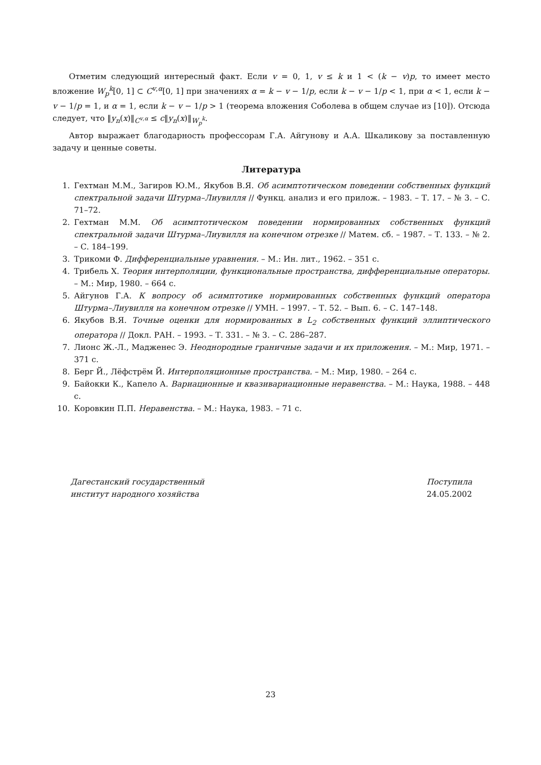Отметим следующий интересный факт. Если v = 0, 1, v ≤ k и 1 < (k − v)p, то имеет место вложение W<sub>p</sub><sup>k</sup>[0, 1] ⊂ C<sup>v,α</sup>[0, 1] при значениях α = k − v − 1/p, если k − v − 1/p < 1, при α < 1, если k − v − 1/p = 1, и α = 1, если k − v − 1/p > 1 (теорема вложения Соболева в общем случае из [10]). Отсюда следует, что ‖y<sub>n</sub>(x)‖<sub>C<sup>v,α</sup></sub> ≤ c‖y<sub>n</sub>(x)‖<sub>W<sub>p</sub><sup>k</sup></sub>.
Автор выражает благодарность профессорам Г.А. Айгунову и А.А. Шкаликову за поставленную задачу и ценные советы.
Литература
1. Гехтман М.М., Загиров Ю.М., Якубов В.Я. Об асимптотическом поведении собственных функций спектральной задачи Штурма–Лиувилля // Функц. анализ и его прилож. – 1983. – Т. 17. – № 3. – С. 71–72.
2. Гехтман М.М. Об асимптотическом поведении нормированных собственных функций спектральной задачи Штурма–Лиувилля на конечном отрезке // Матем. сб. – 1987. – Т. 133. – № 2. – С. 184–199.
3. Трикоми Ф. Дифференциальные уравнения. – М.: Ин. лит., 1962. – 351 с.
4. Трибель Х. Теория интерполяции, функциональные пространства, дифференциальные операторы. – М.: Мир, 1980. – 664 с.
5. Айгунов Г.А. К вопросу об асимптотике нормированных собственных функций оператора Штурма–Лиувилля на конечном отрезке // УМН. – 1997. – Т. 52. – Вып. 6. – С. 147–148.
6. Якубов В.Я. Точные оценки для нормированных в L<sub>2</sub> собственных функций эллиптического оператора // Докл. РАН. – 1993. – Т. 331. – № 3. – С. 286–287.
7. Лионс Ж.-Л., Мадженес Э. Неоднородные граничные задачи и их приложения. – М.: Мир, 1971. – 371 с.
8. Берг Й., Лёфстрём Й. Интерполяционные пространства. – М.: Мир, 1980. – 264 с.
9. Байокки К., Капело А. Вариационные и квазивариационные неравенства. – М.: Наука, 1988. – 448 с.
10. Коровкин П.П. Неравенства. – М.: Наука, 1983. – 71 с.
Дагестанский государственный
институт народного хозяйства
Поступила
24.05.2002
23